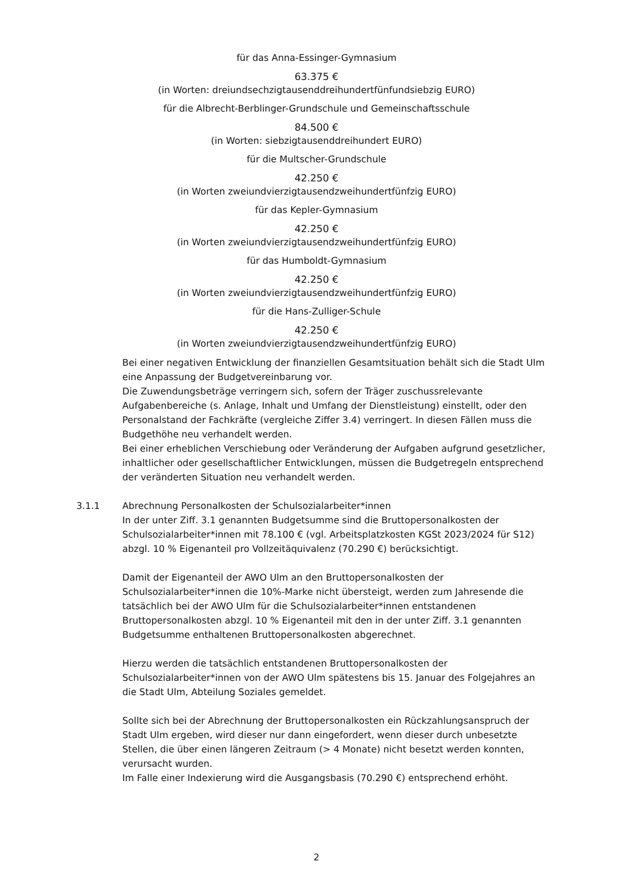für das Anna-Essinger-Gymnasium
63.375 €
(in Worten: dreiundsechzigtausenddreihundertfünfundsiebzig EURO)
für die Albrecht-Berblinger-Grundschule und Gemeinschaftsschule
84.500 €
(in Worten: siebzigtausenddreihundert EURO)
für die Multscher-Grundschule
42.250 €
(in Worten zweiundvierzigtausendzweihundertfünfzig EURO)
für das Kepler-Gymnasium
42.250 €
(in Worten zweiundvierzigtausendzweihundertfünfzig EURO)
für das Humboldt-Gymnasium
42.250 €
(in Worten zweiundvierzigtausendzweihundertfünfzig EURO)
für die Hans-Zulliger-Schule
42.250 €
(in Worten zweiundvierzigtausendzweihundertfünfzig EURO)
Bei einer negativen Entwicklung der finanziellen Gesamtsituation behält sich die Stadt Ulm eine Anpassung der Budgetvereinbarung vor.
Die Zuwendungsbeträge verringern sich, sofern der Träger zuschussrelevante Aufgabenbereiche (s. Anlage, Inhalt und Umfang der Dienstleistung) einstellt, oder den Personalstand der Fachkräfte (vergleiche Ziffer 3.4) verringert. In diesen Fällen muss die Budgethöhe neu verhandelt werden.
Bei einer erheblichen Verschiebung oder Veränderung der Aufgaben aufgrund gesetzlicher, inhaltlicher oder gesellschaftlicher Entwicklungen, müssen die Budgetregeln entsprechend der veränderten Situation neu verhandelt werden.
3.1.1 Abrechnung Personalkosten der Schulsozialarbeiter*innen
In der unter Ziff. 3.1 genannten Budgetsumme sind die Bruttopersonalkosten der Schulsozialarbeiter*innen mit 78.100 € (vgl. Arbeitsplatzkosten KGSt 2023/2024 für S12) abzgl. 10 % Eigenanteil pro Vollzeitäquivalenz (70.290 €) berücksichtigt.
Damit der Eigenanteil der AWO Ulm an den Bruttopersonalkosten der Schulsozialarbeiter*innen die 10%-Marke nicht übersteigt, werden zum Jahresende die tatsächlich bei der AWO Ulm für die Schulsozialarbeiter*innen entstandenen Bruttopersonalkosten abzgl. 10 % Eigenanteil mit den in der unter Ziff. 3.1 genannten Budgetsumme enthaltenen Bruttopersonalkosten abgerechnet.
Hierzu werden die tatsächlich entstandenen Bruttopersonalkosten der Schulsozialarbeiter*innen von der AWO Ulm spätestens bis 15. Januar des Folgejahres an die Stadt Ulm, Abteilung Soziales gemeldet.
Sollte sich bei der Abrechnung der Bruttopersonalkosten ein Rückzahlungsanspruch der Stadt Ulm ergeben, wird dieser nur dann eingefordert, wenn dieser durch unbesetzte Stellen, die über einen längeren Zeitraum (> 4 Monate) nicht besetzt werden konnten, verursacht wurden.
Im Falle einer Indexierung wird die Ausgangsbasis (70.290 €) entsprechend erhöht.
2